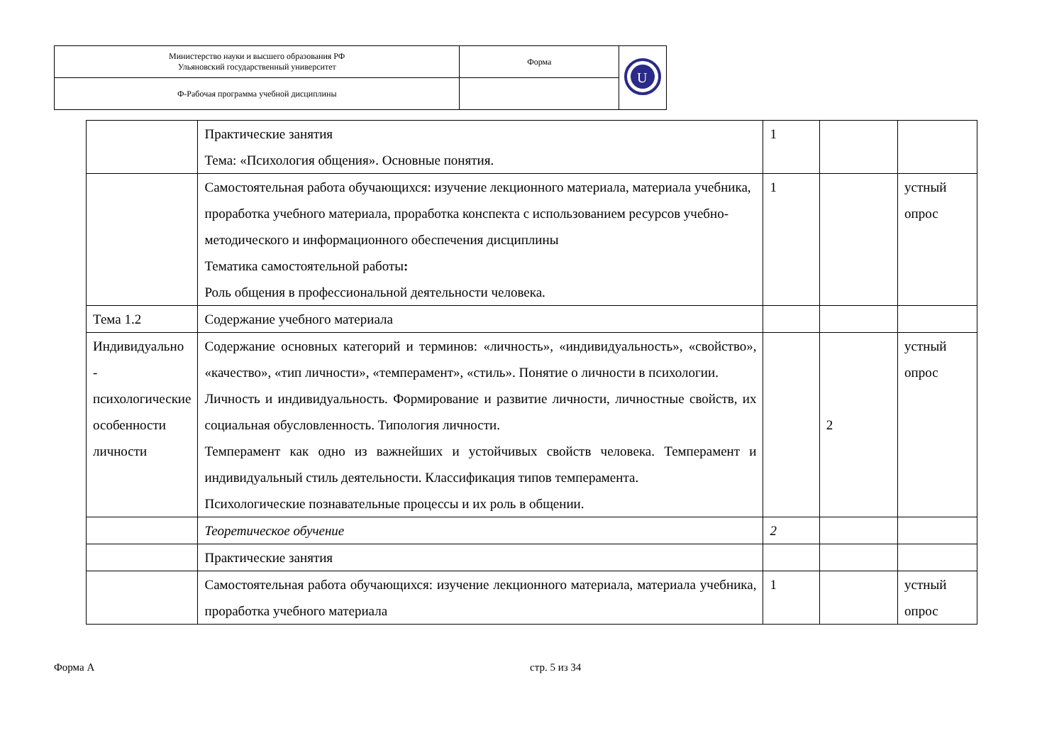| Министерство науки и высшего образования РФ Ульяновский государственный университет | Форма | U |
| Ф-Рабочая программа учебной дисциплины | | |
| | Практические занятия Тема: «Психология общения». Основные понятия. | 1 | | |
| | Самостоятельная работа обучающихся: изучение лекционного материала, материала учебника, проработка учебного материала, проработка конспекта с использованием ресурсов учебно-методического и информационного обеспечения дисциплины Тематика самостоятельной работы : Роль общения в профессиональной деятельности человека. | 1 | | устный опрос |
| Тема 1.2 | Содержание учебного материала | | | |
| Индивидуально - психологические особенности личности | Содержание основных категорий и терминов: «личность», «индивидуальность», «свойство», «качество», «тип личности», «темперамент», «стиль». Понятие о личности в психологии. Личность и индивидуальность. Формирование и развитие личности, личностные свойств, их социальная обусловленность. Типология личности. Темперамент как одно из важнейших и устойчивых свойств человека. Темперамент и индивидуальный стиль деятельности. Классификация типов темперамента. Психологические познавательные процессы и их роль в общении. | | 2 | устный опрос |
| | Теоретическое обучение | 2 | | |
| | Практические занятия | | | |
| | Самостоятельная работа обучающихся: изучение лекционного материала, материала учебника, проработка учебного материала | 1 | | устный опрос |
Форма А стр. 5 из 34